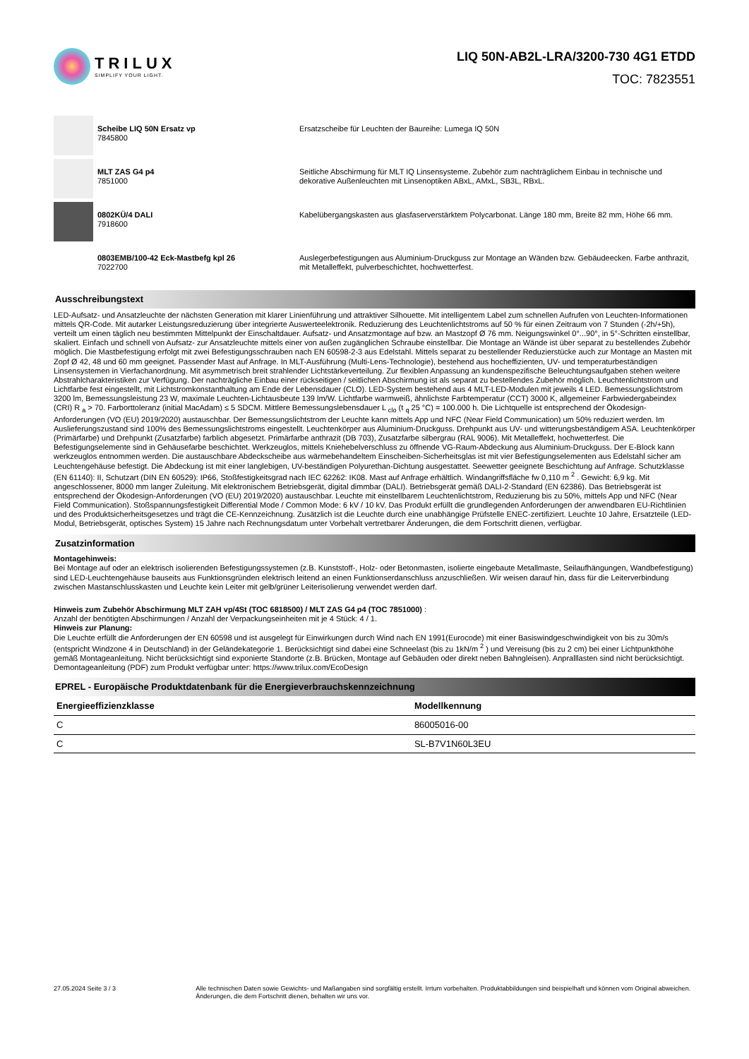TRILUX
SIMPLIFY YOUR LIGHT.
LIQ 50N-AB2L-LRA/3200-730 4G1 ETDD
TOC: 7823551
Scheibe LIQ 50N Ersatz vp
7845800
Ersatzscheibe für Leuchten der Baureihe: Lumega IQ 50N
MLT ZAS G4 p4
7851000
Seitliche Abschirmung für MLT IQ Linsensysteme. Zubehör zum nachträglichem Einbau in technische und dekorative Außenleuchten mit Linsenoptiken ABxL, AMxL, SB3L, RBxL.
0802KÜ/4 DALI
7918600
Kabelübergangskasten aus glasfaserverstärktem Polycarbonat. Länge 180 mm, Breite 82 mm, Höhe 66 mm.
0803EMB/100-42 Eck-Mastbefg kpl 26
7022700
Auslegerbefestigungen aus Aluminium-Druckguss zur Montage an Wänden bzw. Gebäudeecken. Farbe anthrazit, mit Metalleffekt, pulverbeschichtet, hochwetterfest.
Ausschreibungstext
LED-Aufsatz- und Ansatzleuchte der nächsten Generation mit klarer Linienführung und attraktiver Silhouette. Mit intelligentem Label zum schnellen Aufrufen von Leuchten-Informationen mittels QR-Code. Mit autarker Leistungsreduzierung über integrierte Auswerteelektronik. Reduzierung des Leuchtenlichtstroms auf 50 % für einen Zeitraum von 7 Stunden (-2h/+5h), verteilt um einen täglich neu bestimmten Mittelpunkt der Einschaltdauer. Aufsatz- und Ansatzmontage auf bzw. an Mastzopf Ø 76 mm. Neigungswinkel 0°...90°, in 5°-Schritten einstellbar, skaliert. Einfach und schnell von Aufsatz- zur Ansatzleuchte mittels einer von außen zugänglichen Schraube einstellbar. Die Montage an Wände ist über separat zu bestellendes Zubehör möglich. Die Mastbefestigung erfolgt mit zwei Befestigungsschrauben nach EN 60598-2-3 aus Edelstahl. Mittels separat zu bestellender Reduzierstücke auch zur Montage an Masten mit Zopf Ø 42, 48 und 60 mm geeignet. Passender Mast auf Anfrage. In MLT-Ausführung (Multi-Lens-Technologie), bestehend aus hocheffizienten, UV- und temperaturbeständigen Linsensystemen in Vierfachanordnung. Mit asymmetrisch breit strahlender Lichtstärkeverteilung. Zur flexiblen Anpassung an kundenspezifische Beleuchtungsaufgaben stehen weitere Abstrahlcharakteristiken zur Verfügung. Der nachträgliche Einbau einer rückseitigen / seitlichen Abschirmung ist als separat zu bestellendes Zubehör möglich. Leuchtenlichtstrom und Lichtfarbe fest eingestellt, mit Lichtstromkonstanthaltung am Ende der Lebensdauer (CLO). LED-System bestehend aus 4 MLT-LED-Modulen mit jeweils 4 LED. Bemessungslichtstrom 3200 lm, Bemessungsleistung 23 W, maximale Leuchten-Lichtausbeute 139 lm/W. Lichtfarbe warmweiß, ähnlichste Farbtemperatur (CCT) 3000 K, allgemeiner Farbwiedergabeindex (CRI) R <sub>a</sub> > 70. Farborttoleranz (initial MacAdam) ≤ 5 SDCM. Mittlere Bemessungslebensdauer L <sub>clo</sub> (t <sub>q</sub> 25 °C) = 100.000 h. Die Lichtquelle ist entsprechend der Ökodesign-Anforderungen (VO (EU) 2019/2020) austauschbar. Der Bemessungslichtstrom der Leuchte kann mittels App und NFC (Near Field Communication) um 50% reduziert werden. Im Auslieferungszustand sind 100% des Bemessungslichtstroms eingestellt. Leuchtenkörper aus Aluminium-Druckguss. Drehpunkt aus UV- und witterungsbeständigem ASA. Leuchtenkörper (Primärfarbe) und Drehpunkt (Zusatzfarbe) farblich abgesetzt. Primärfarbe anthrazit (DB 703), Zusatzfarbe silbergrau (RAL 9006). Mit Metalleffekt, hochwetterfest. Die Befestigungselemente sind in Gehäusefarbe beschichtet. Werkzeuglos, mittels Kniehebelverschluss zu öffnende VG-Raum-Abdeckung aus Aluminium-Druckguss. Der E-Block kann werkzeuglos entnommen werden. Die austauschbare Abdeckscheibe aus wärmebehandeltem Einscheiben-Sicherheitsglas ist mit vier Befestigungselementen aus Edelstahl sicher am Leuchtengehäuse befestigt. Die Abdeckung ist mit einer langlebigen, UV-beständigen Polyurethan-Dichtung ausgestattet. Seewetter geeignete Beschichtung auf Anfrage. Schutzklasse (EN 61140): II, Schutzart (DIN EN 60529): IP66, Stoßfestigkeitsgrad nach IEC 62262: IK08. Mast auf Anfrage erhältlich. Windangriffsfläche fw 0,110 m <sup>2</sup> . Gewicht: 6,9 kg. Mit angeschlossener, 8000 mm langer Zuleitung. Mit elektronischem Betriebsgerät, digital dimmbar (DALI). Betriebsgerät gemäß DALI-2-Standard (EN 62386). Das Betriebsgerät ist entsprechend der Ökodesign-Anforderungen (VO (EU) 2019/2020) austauschbar. Leuchte mit einstellbarem Leuchtenlichtstrom, Reduzierung bis zu 50%, mittels App und NFC (Near Field Communication). Stoßspannungsfestigkeit Differential Mode / Common Mode: 6 kV / 10 kV. Das Produkt erfüllt die grundlegenden Anforderungen der anwendbaren EU-Richtlinien und des Produktsicherheitsgesetzes und trägt die CE-Kennzeichnung. Zusätzlich ist die Leuchte durch eine unabhängige Prüfstelle ENEC-zertifiziert. Leuchte 10 Jahre, Ersatzteile (LED-Modul, Betriebsgerät, optisches System) 15 Jahre nach Rechnungsdatum unter Vorbehalt vertretbarer Änderungen, die dem Fortschritt dienen, verfügbar.
Zusatzinformation
Montagehinweis:
Bei Montage auf oder an elektrisch isolierenden Befestigungssystemen (z.B. Kunststoff-, Holz- oder Betonmasten, isolierte eingebaute Metallmaste, Seilaufhängungen, Wandbefestigung) sind LED-Leuchtengehäuse bauseits aus Funktionsgründen elektrisch leitend an einen Funktionserdanschluss anzuschließen. Wir weisen darauf hin, dass für die Leiterverbindung zwischen Mastanschlusskasten und Leuchte kein Leiter mit gelb/grüner Leiterisolierung verwendet werden darf.
Hinweis zum Zubehör Abschirmung MLT ZAH vp/4St (TOC 6818500) / MLT ZAS G4 p4 (TOC 7851000) :
Anzahl der benötigten Abschirmungen / Anzahl der Verpackungseinheiten mit je 4 Stück: 4 / 1.
Hinweis zur Planung:
Die Leuchte erfüllt die Anforderungen der EN 60598 und ist ausgelegt für Einwirkungen durch Wind nach EN 1991(Eurocode) mit einer Basiswindgeschwindigkeit von bis zu 30m/s (entspricht Windzone 4 in Deutschland) in der Geländekategorie 1. Berücksichtigt sind dabei eine Schneelast (bis zu 1kN/m <sup>2</sup> ) und Vereisung (bis zu 2 cm) bei einer Lichtpunkthöhe gemäß Montageanleitung. Nicht berücksichtigt sind exponierte Standorte (z.B. Brücken, Montage auf Gebäuden oder direkt neben Bahngleisen). Anpralllasten sind nicht berücksichtigt.
Demontageanleitung (PDF) zum Produkt verfügbar unter: https://www.trilux.com/EcoDesign
EPREL - Europäische Produktdatenbank für die Energieverbrauchskennzeichnung
| Energieeffizienzklasse | Modellkennung |
| --- | --- |
| C | 86005016-00 |
| C | SL-B7V1N60L3EU |
27.05.2024 Seite 3 / 3 Alle technischen Daten sowie Gewichts- und Maßangaben sind sorgfältig erstellt. Irrtum vorbehalten. Produktabbildungen sind beispielhaft und können vom Original abweichen. Änderungen, die dem Fortschritt dienen, behalten wir uns vor.